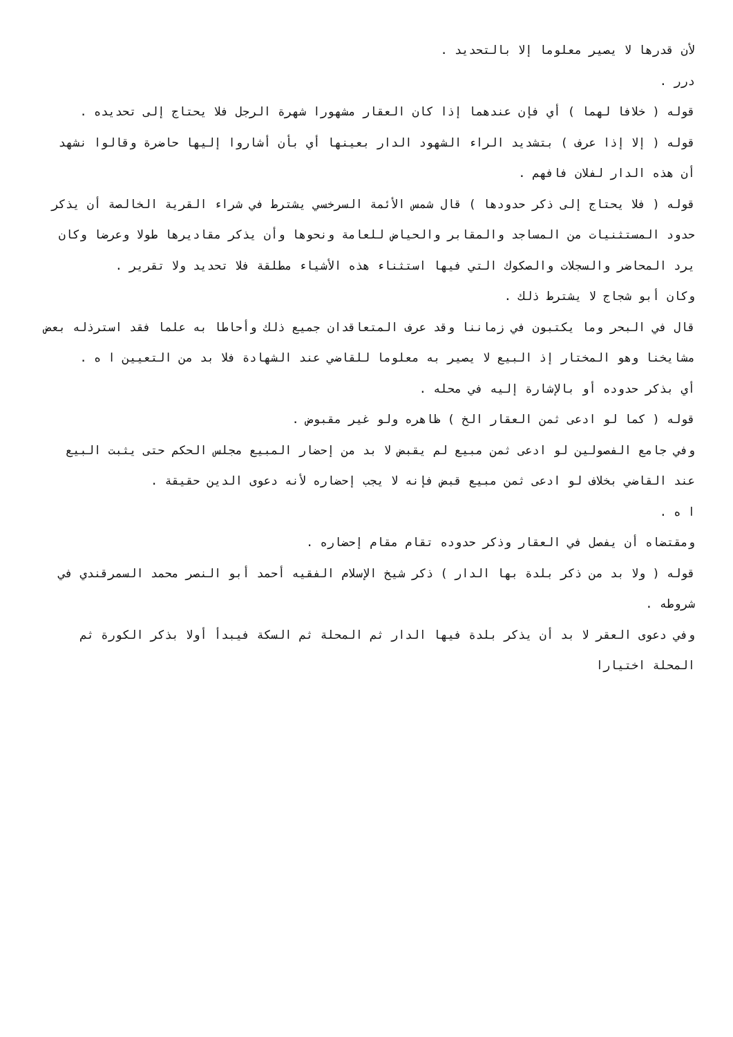لأن قدرها لا يصير معلوما إلا بالتحديد .
درر .
قوله ( خلافا لهما ) أي فإن عندهما إذا كان العقار مشهورا شهرة الرجل فلا يحتاج إلى تحديده .
قوله ( إلا إذا عرف ) بتشديد الراء الشهود الدار بعينها أي بأن أشاروا إليها حاضرة وقالوا نشهد أن هذه الدار لفلان فافهم .
قوله ( فلا يحتاج إلى ذكر حدودها ) قال شمس الأئمة السرخسي يشترط في شراء القرية الخالصة أن يذكر حدود المستثنيات من المساجد والمقابر والحياض للعامة ونحوها وأن يذكر مقاديرها طولا وعرضا وكان يرد المحاضر والسجلات والصكوك التي فيها استثناء هذه الأشياء مطلقة فلا تحديد ولا تقرير .
وكان أبو شجاج لا يشترط ذلك .
قال في البحر وما يكتبون في زماننا وقد عرف المتعاقدان جميع ذلك وأحاطا به علما فقد استرذله بعض مشايخنا وهو المختار إذ البيع لا يصير به معلوما للقاضي عند الشهادة فلا بد من التعيين ا ه .
أي بذكر حدوده أو بالإشارة إليه في محله .
قوله ( كما لو ادعى ثمن العقار الخ ) ظاهره ولو غير مقبوض .
وفي جامع الفصولين لو ادعى ثمن مبيع لم يقبض لا بد من إحضار المبيع مجلس الحكم حتى يثبت البيع عند القاضي بخلاف لو ادعى ثمن مبيع قبض فإنه لا يجب إحضاره لأنه دعوى الدين حقيقة .
ا ه .
ومقتضاه أن يفصل في العقار وذكر حدوده تقام مقام إحضاره .
قوله ( ولا بد من ذكر بلدة بها الدار ) ذكر شيخ الإسلام الفقيه أحمد أبو النصر محمد السمرقندي في شروطه .
وفي دعوى العقر لا بد أن يذكر بلدة فيها الدار ثم المحلة ثم السكة فيبدأ أولا بذكر الكورة ثم المحلة اختيارا